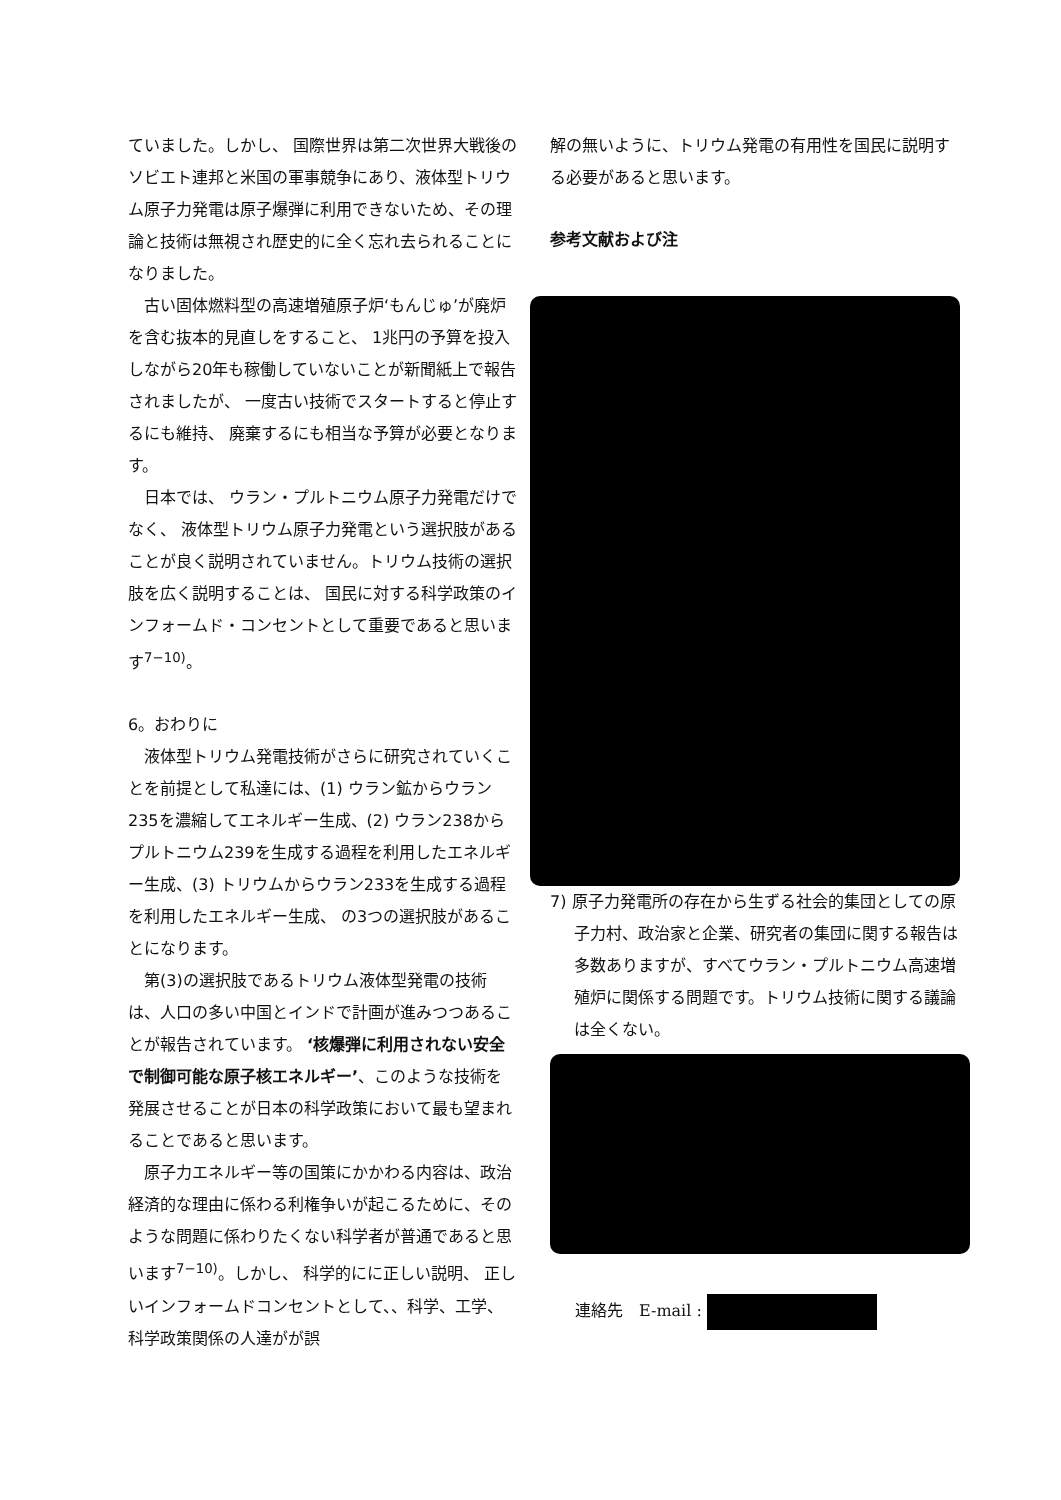ていました。しかし、 国際世界は第二次世界大戦後のソビエト連邦と米国の軍事競争にあり、液体型トリウム原子力発電は原子爆弾に利用できないため、その理論と技術は無視され歴史的に全く忘れ去られることになりました。
古い固体燃料型の高速増殖原子炉‘もんじゅ’が廃炉を含む抜本的見直しをすること、 1兆円の予算を投入しながら20年も稼働していないことが新聞紙上で報告されましたが、 一度古い技術でスタートすると停止するにも維持、 廃棄するにも相当な予算が必要となります。
日本では、 ウラン・プルトニウム原子力発電だけでなく、 液体型トリウム原子力発電という選択肢があることが良く説明されていません。トリウム技術の選択肢を広く説明することは、 国民に対する科学政策のインフォームド・コンセントとして重要であると思います<sup>7−10)</sup>。
6。おわりに
液体型トリウム発電技術がさらに研究されていくことを前提として私達には、(1) ウラン鉱からウラン235を濃縮してエネルギー生成、(2) ウラン238からプルトニウム239を生成する過程を利用したエネルギー生成、(3) トリウムからウラン233を生成する過程を利用したエネルギー生成、 の3つの選択肢があることになります。
第(3)の選択肢であるトリウム液体型発電の技術は、人口の多い中国とインドで計画が進みつつあることが報告されています。 ‘核爆弾に利用されない安全で制御可能な原子核エネルギー’、このような技術を発展させることが日本の科学政策において最も望まれることであると思います。
原子力エネルギー等の国策にかかわる内容は、政治経済的な理由に係わる利権争いが起こるために、そのような問題に係わりたくない科学者が普通であると思います<sup>7−10)</sup>。しかし、 科学的にに正しい説明、 正しいインフォームドコンセントとして、、科学、工学、科学政策関係の人達がが誤
解の無いように、トリウム発電の有用性を国民に説明する必要があると思います。
参考文献および注
7) 原子力発電所の存在から生ずる社会的集団としての原子力村、政治家と企業、研究者の集団に関する報告は多数ありますが、すべてウラン・プルトニウム高速増殖炉に関係する問題です。トリウム技術に関する議論は全くない。
連絡先　E-mail :